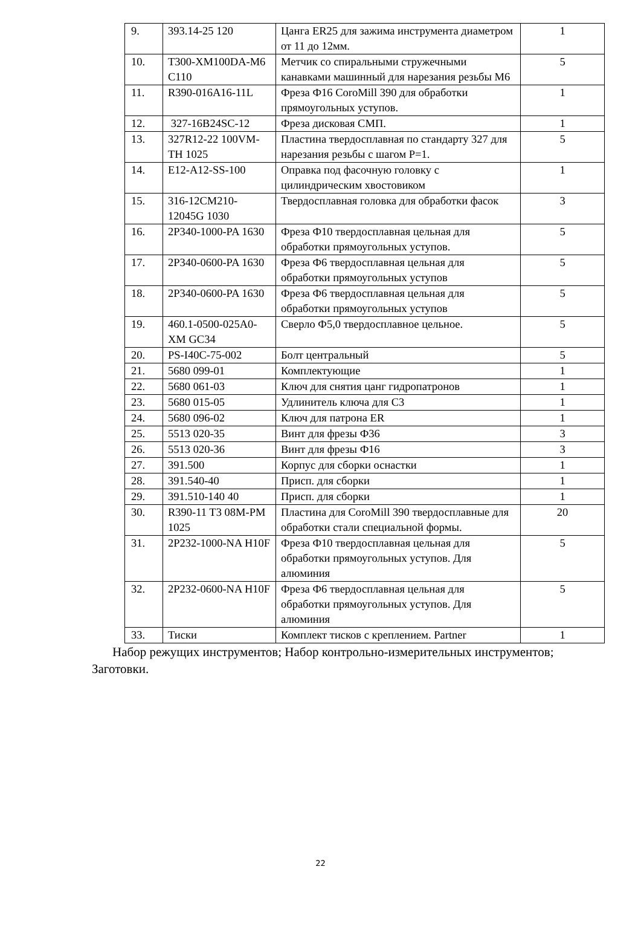| 9. | 393.14-25 120 | Цанга ER25 для зажима инструмента диаметром от 11 до 12мм. | 1 |
| 10. | T300-XM100DA-M6 C110 | Метчик со спиральными стружечными канавками машинный для нарезания резьбы M6 | 5 |
| 11. | R390-016A16-11L | Фреза Ф16 CoroMill 390 для обработки прямоугольных уступов. | 1 |
| 12. | 327-16B24SC-12 | Фреза дисковая СМП. | 1 |
| 13. | 327R12-22 100VM-TH 1025 | Пластина твердосплавная по стандарту 327 для нарезания резьбы с шагом P=1. | 5 |
| 14. | E12-A12-SS-100 | Оправка под фасочную головку с цилиндрическим хвостовиком | 1 |
| 15. | 316-12CM210-12045G 1030 | Твердосплавная головка для обработки фасок | 3 |
| 16. | 2P340-1000-PA 1630 | Фреза Ф10 твердосплавная цельная для обработки прямоугольных уступов. | 5 |
| 17. | 2P340-0600-PA 1630 | Фреза Ф6 твердосплавная цельная для обработки прямоугольных уступов | 5 |
| 18. | 2P340-0600-PA 1630 | Фреза Ф6 твердосплавная цельная для обработки прямоугольных уступов | 5 |
| 19. | 460.1-0500-025A0-XM GC34 | Сверло Ф5,0 твердосплавное цельное. | 5 |
| 20. | PS-I40C-75-002 | Болт центральный | 5 |
| 21. | 5680 099-01 | Комплектующие | 1 |
| 22. | 5680 061-03 | Ключ для снятия цанг гидропатронов | 1 |
| 23. | 5680 015-05 | Удлинитель ключа для С3 | 1 |
| 24. | 5680 096-02 | Ключ для патрона ER | 1 |
| 25. | 5513 020-35 | Винт для фрезы Ф36 | 3 |
| 26. | 5513 020-36 | Винт для фрезы Ф16 | 3 |
| 27. | 391.500 | Корпус для сборки оснастки | 1 |
| 28. | 391.540-40 | Присп. для сборки | 1 |
| 29. | 391.510-140 40 | Присп. для сборки | 1 |
| 30. | R390-11 T3 08M-PM 1025 | Пластина для CoroMill 390 твердосплавные для обработки стали специальной формы. | 20 |
| 31. | 2P232-1000-NA H10F | Фреза Ф10 твердосплавная цельная для обработки прямоугольных уступов. Для алюминия | 5 |
| 32. | 2P232-0600-NA H10F | Фреза Ф6 твердосплавная цельная для обработки прямоугольных уступов. Для алюминия | 5 |
| 33. | Тиски | Комплект тисков с креплением. Partner | 1 |
Набор режущих инструментов; Набор контрольно-измерительных инструментов; Заготовки.
22